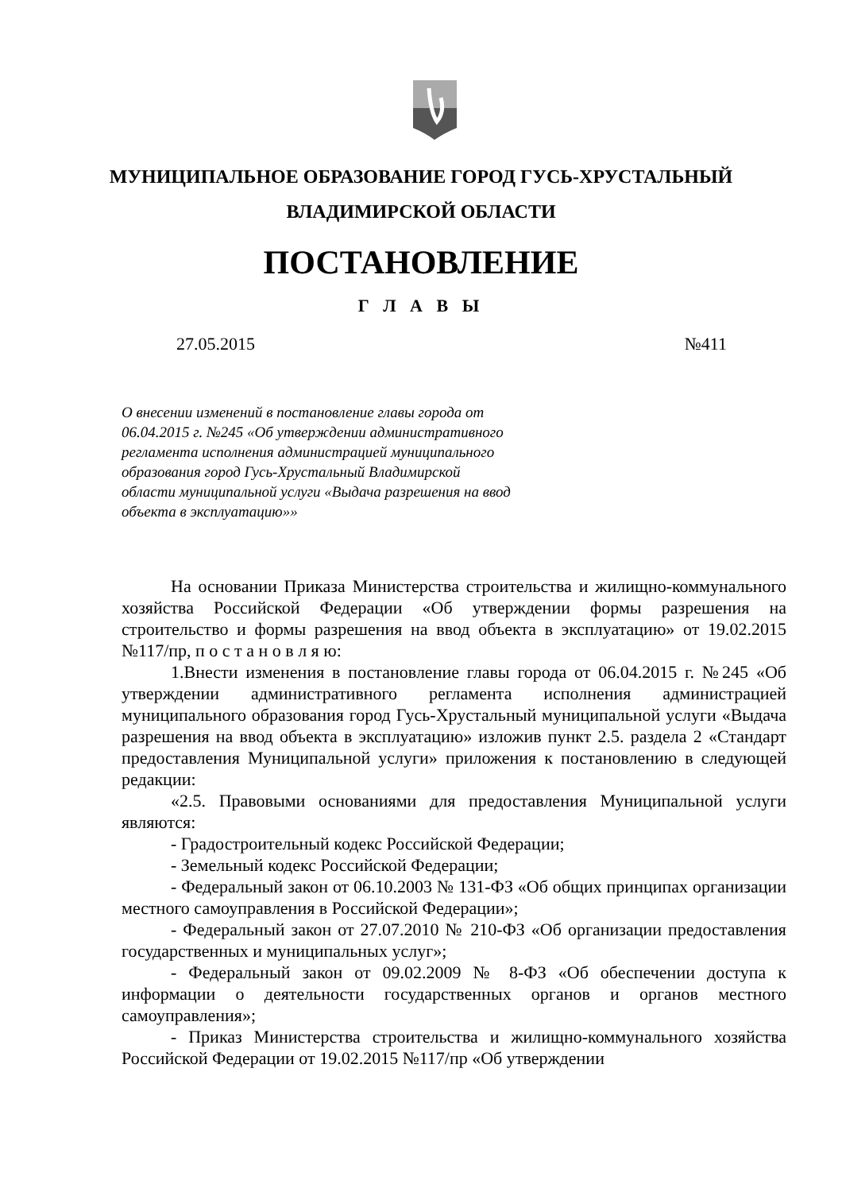МУНИЦИПАЛЬНОЕ ОБРАЗОВАНИЕ ГОРОД ГУСЬ-ХРУСТАЛЬНЫЙ
ВЛАДИМИРСКОЙ ОБЛАСТИ
ПОСТАНОВЛЕНИЕ
Г Л А В Ы
27.05.2015 №411
О внесении изменений в постановление главы города от 06.04.2015 г. №245 «Об утверждении административного регламента исполнения администрацией муниципального образования город Гусь-Хрустальный Владимирской области муниципальной услуги «Выдача разрешения на ввод объекта в эксплуатацию»»
На основании Приказа Министерства строительства и жилищно-коммунального хозяйства Российской Федерации «Об утверждении формы разрешения на строительство и формы разрешения на ввод объекта в эксплуатацию» от 19.02.2015 №117/пр, п о с т а н о в л я ю:
1.Внести изменения в постановление главы города от 06.04.2015 г. №245 «Об утверждении административного регламента исполнения администрацией муниципального образования город Гусь-Хрустальный муниципальной услуги «Выдача разрешения на ввод объекта в эксплуатацию» изложив пункт 2.5. раздела 2 «Стандарт предоставления Муниципальной услуги» приложения к постановлению в следующей редакции:
«2.5. Правовыми основаниями для предоставления Муниципальной услуги являются:
- Градостроительный кодекс Российской Федерации;
- Земельный кодекс Российской Федерации;
- Федеральный закон от 06.10.2003 № 131-ФЗ «Об общих принципах организации местного самоуправления в Российской Федерации»;
- Федеральный закон от 27.07.2010 № 210-ФЗ «Об организации предоставления государственных и муниципальных услуг»;
- Федеральный закон от 09.02.2009 № 8-ФЗ «Об обеспечении доступа к информации о деятельности государственных органов и органов местного самоуправления»;
- Приказ Министерства строительства и жилищно-коммунального хозяйства Российской Федерации от 19.02.2015 №117/пр «Об утверждении